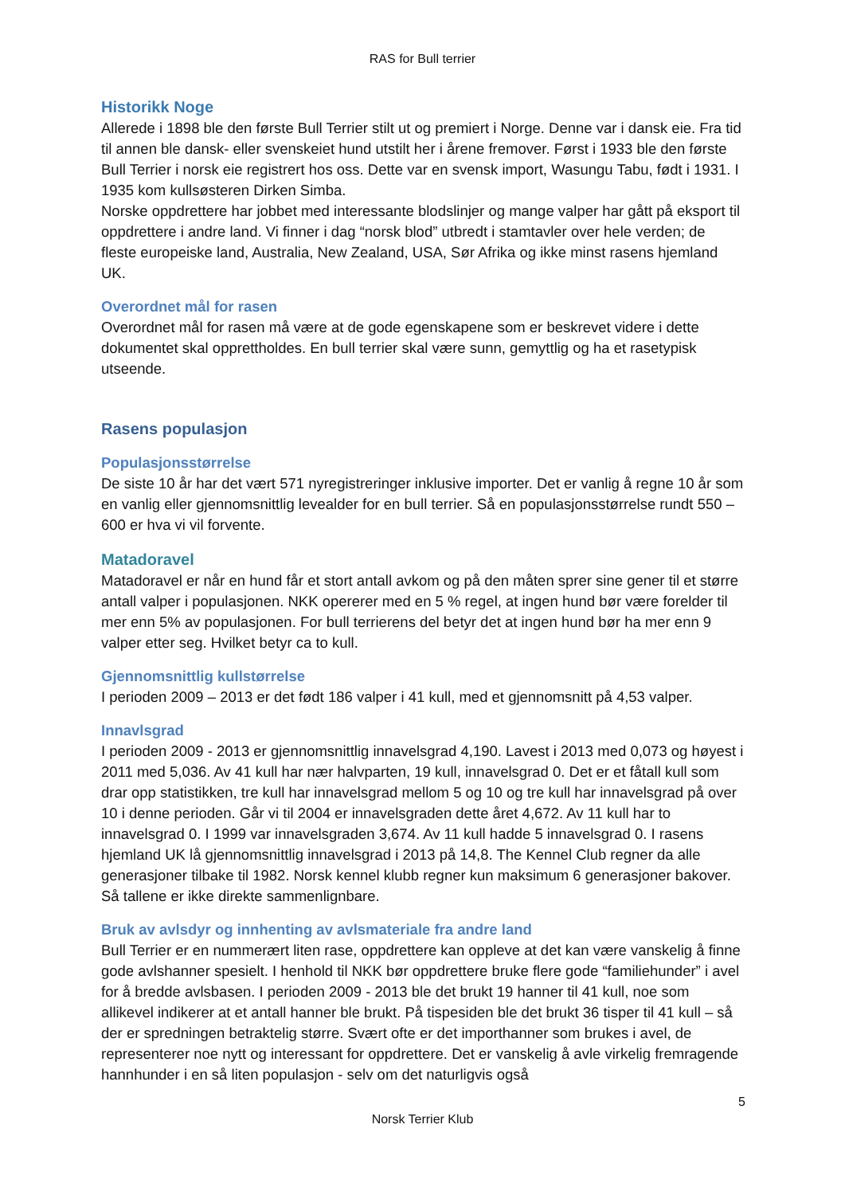RAS for Bull terrier
Historikk Noge
Allerede i 1898 ble den første Bull Terrier stilt ut og premiert i Norge. Denne var i dansk eie. Fra tid til annen ble dansk- eller svenskeiet hund utstilt her i årene fremover. Først i 1933 ble den første Bull Terrier i norsk eie registrert hos oss. Dette var en svensk import, Wasungu Tabu, født i 1931. I 1935 kom kullsøsteren Dirken Simba.
Norske oppdrettere har jobbet med interessante blodslinjer og mange valper har gått på eksport til oppdrettere i andre land. Vi finner i dag “norsk blod” utbredt i stamtavler over hele verden; de fleste europeiske land, Australia, New Zealand, USA, Sør Afrika og ikke minst rasens hjemland UK.
Overordnet mål for rasen
Overordnet mål for rasen må være at de gode egenskapene som er beskrevet videre i dette dokumentet skal opprettholdes. En bull terrier skal være sunn, gemyttlig og ha et rasetypisk utseende.
Rasens populasjon
Populasjonsstørrelse
De siste 10 år har det vært 571 nyregistreringer inklusive importer. Det er vanlig å regne 10 år som en vanlig eller gjennomsnittlig levealder for en bull terrier. Så en populasjonsstørrelse rundt 550 – 600 er hva vi vil forvente.
Matadoravel
Matadoravel er når en hund får et stort antall avkom og på den måten sprer sine gener til et større antall valper i populasjonen. NKK opererer med en 5 % regel, at ingen hund bør være forelder til mer enn 5% av populasjonen. For bull terrierens del betyr det at ingen hund bør ha mer enn 9 valper etter seg. Hvilket betyr ca to kull.
Gjennomsnittlig kullstørrelse
I perioden 2009 – 2013 er det født 186 valper i 41 kull, med et gjennomsnitt på 4,53 valper.
Innavlsgrad
I perioden 2009 - 2013 er gjennomsnittlig innavelsgrad 4,190. Lavest i 2013 med 0,073 og høyest i 2011 med 5,036. Av 41 kull har nær halvparten, 19 kull, innavelsgrad 0. Det er et fåtall kull som drar opp statistikken, tre kull har innavelsgrad mellom 5 og 10 og tre kull har innavelsgrad på over 10 i denne perioden. Går vi til 2004 er innavelsgraden dette året 4,672. Av 11 kull har to innavelsgrad 0. I 1999 var innavelsgraden 3,674. Av 11 kull hadde 5 innavelsgrad 0. I rasens hjemland UK lå gjennomsnittlig innavelsgrad i 2013 på 14,8. The Kennel Club regner da alle generasjoner tilbake til 1982. Norsk kennel klubb regner kun maksimum 6 generasjoner bakover. Så tallene er ikke direkte sammenlignbare.
Bruk av avlsdyr og innhenting av avlsmateriale fra andre land
Bull Terrier er en nummerært liten rase, oppdrettere kan oppleve at det kan være vanskelig å finne gode avlshanner spesielt. I henhold til NKK bør oppdrettere bruke flere gode “familiehunder” i avel for å bredde avlsbasen. I perioden 2009 - 2013 ble det brukt 19 hanner til 41 kull, noe som allikevel indikerer at et antall hanner ble brukt. På tispesiden ble det brukt 36 tisper til 41 kull – så der er spredningen betraktelig større. Svært ofte er det importhanner som brukes i avel, de representerer noe nytt og interessant for oppdrettere. Det er vanskelig å avle virkelig fremragende hannhunder i en så liten populasjon - selv om det naturligvis også
5
Norsk Terrier Klub